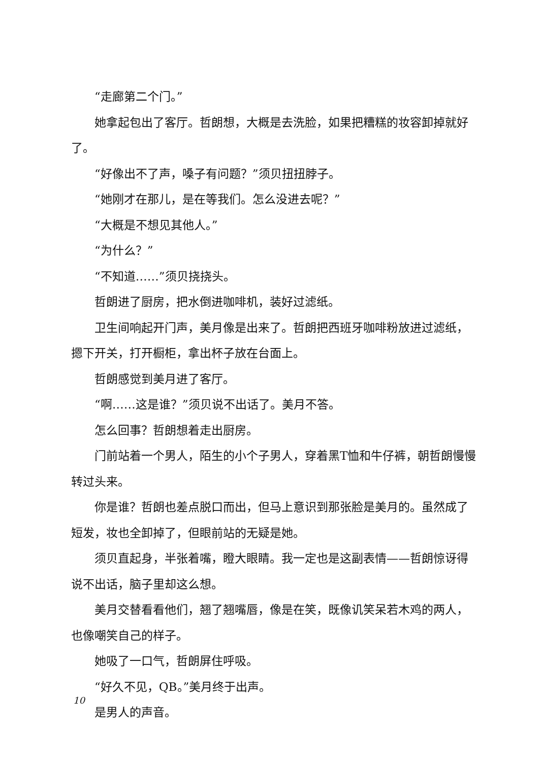“走廊第二个门。”
她拿起包出了客厅。哲朗想，大概是去洗脸，如果把糟糕的妆容卸掉就好了。
“好像出不了声，嗓子有问题？”须贝扭扭脖子。
“她刚才在那儿，是在等我们。怎么没进去呢？”
“大概是不想见其他人。”
“为什么？”
“不知道……”须贝挠挠头。
哲朗进了厨房，把水倒进咖啡机，装好过滤纸。
卫生间响起开门声，美月像是出来了。哲朗把西班牙咖啡粉放进过滤纸，摁下开关，打开橱柜，拿出杯子放在台面上。
哲朗感觉到美月进了客厅。
“啊……这是谁？”须贝说不出话了。美月不答。
怎么回事？哲朗想着走出厨房。
门前站着一个男人，陌生的小个子男人，穿着黑T恤和牛仔裤，朝哲朗慢慢转过头来。
你是谁？哲朗也差点脱口而出，但马上意识到那张脸是美月的。虽然成了短发，妆也全卸掉了，但眼前站的无疑是她。
须贝直起身，半张着嘴，瞪大眼睛。我一定也是这副表情——哲朗惊讶得说不出话，脑子里却这么想。
美月交替看看他们，翘了翘嘴唇，像是在笑，既像讥笑呆若木鸡的两人，也像嘲笑自己的样子。
她吸了一口气，哲朗屏住呼吸。
“好久不见，QB。”美月终于出声。
是男人的声音。
10